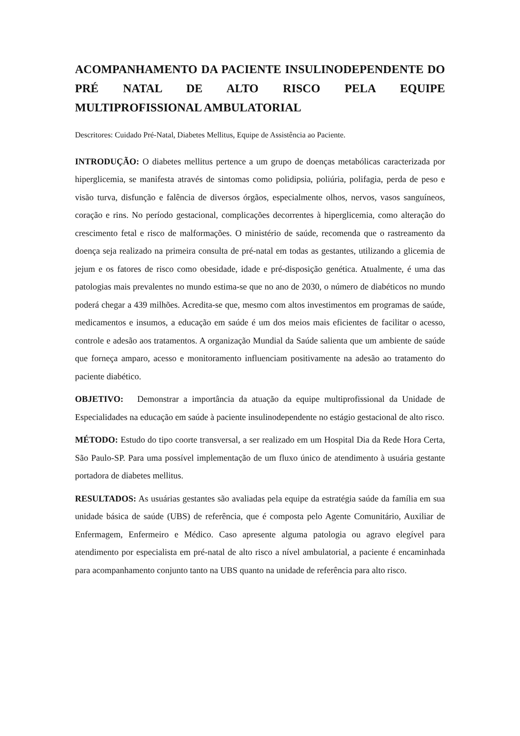ACOMPANHAMENTO DA PACIENTE INSULINODEPENDENTE DO PRÉ NATAL DE ALTO RISCO PELA EQUIPE MULTIPROFISSIONAL AMBULATORIAL
Descritores: Cuidado Pré-Natal, Diabetes Mellitus, Equipe de Assistência ao Paciente.
INTRODUÇÃO: O diabetes mellitus pertence a um grupo de doenças metabólicas caracterizada por hiperglicemia, se manifesta através de sintomas como polidipsia, poliúria, polifagia, perda de peso e visão turva, disfunção e falência de diversos órgãos, especialmente olhos, nervos, vasos sanguíneos, coração e rins. No período gestacional, complicações decorrentes à hiperglicemia, como alteração do crescimento fetal e risco de malformações. O ministério de saúde, recomenda que o rastreamento da doença seja realizado na primeira consulta de pré-natal em todas as gestantes, utilizando a glicemia de jejum e os fatores de risco como obesidade, idade e pré-disposição genética. Atualmente, é uma das patologias mais prevalentes no mundo estima-se que no ano de 2030, o número de diabéticos no mundo poderá chegar a 439 milhões. Acredita-se que, mesmo com altos investimentos em programas de saúde, medicamentos e insumos, a educação em saúde é um dos meios mais eficientes de facilitar o acesso, controle e adesão aos tratamentos. A organização Mundial da Saúde salienta que um ambiente de saúde que forneça amparo, acesso e monitoramento influenciam positivamente na adesão ao tratamento do paciente diabético.
OBJETIVO: Demonstrar a importância da atuação da equipe multiprofissional da Unidade de Especialidades na educação em saúde à paciente insulinodependente no estágio gestacional de alto risco.
MÉTODO: Estudo do tipo coorte transversal, a ser realizado em um Hospital Dia da Rede Hora Certa, São Paulo-SP. Para uma possível implementação de um fluxo único de atendimento à usuária gestante portadora de diabetes mellitus.
RESULTADOS: As usuárias gestantes são avaliadas pela equipe da estratégia saúde da família em sua unidade básica de saúde (UBS) de referência, que é composta pelo Agente Comunitário, Auxiliar de Enfermagem, Enfermeiro e Médico. Caso apresente alguma patologia ou agravo elegível para atendimento por especialista em pré-natal de alto risco a nível ambulatorial, a paciente é encaminhada para acompanhamento conjunto tanto na UBS quanto na unidade de referência para alto risco.